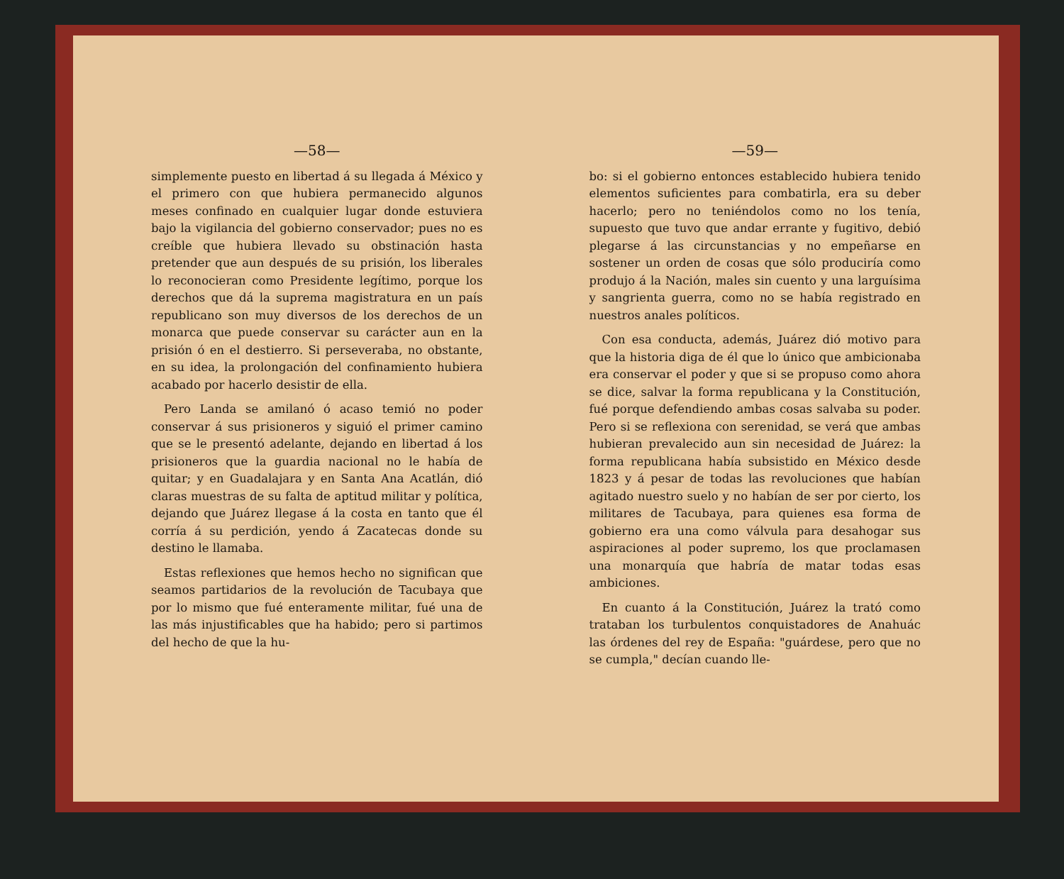—58—
simplemente puesto en libertad á su llegada á México y el primero con que hubiera permanecido algunos meses confinado en cualquier lugar donde estuviera bajo la vigilancia del gobierno conservador; pues no es creíble que hubiera llevado su obstinación hasta pretender que aun después de su prisión, los liberales lo reconocieran como Presidente legítimo, porque los derechos que dá la suprema magistratura en un país republicano son muy diversos de los derechos de un monarca que puede conservar su carácter aun en la prisión ó en el destierro. Si perseveraba, no obstante, en su idea, la prolongación del confinamiento hubiera acabado por hacerlo desistir de ella.
Pero Landa se amilanó ó acaso temió no poder conservar á sus prisioneros y siguió el primer camino que se le presentó adelante, dejando en libertad á los prisioneros que la guardia nacional no le había de quitar; y en Guadalajara y en Santa Ana Acatlán, dió claras muestras de su falta de aptitud militar y política, dejando que Juárez llegase á la costa en tanto que él corría á su perdición, yendo á Zacatecas donde su destino le llamaba.
Estas reflexiones que hemos hecho no significan que seamos partidarios de la revolución de Tacubaya que por lo mismo que fué enteramente militar, fué una de las más injustificables que ha habido; pero si partimos del hecho de que la hu-
—59—
bo: si el gobierno entonces establecido hubiera tenido elementos suficientes para combatirla, era su deber hacerlo; pero no teniéndolos como no los tenía, supuesto que tuvo que andar errante y fugitivo, debió plegarse á las circunstancias y no empeñarse en sostener un orden de cosas que sólo produciría como produjo á la Nación, males sin cuento y una larguísima y sangrienta guerra, como no se había registrado en nuestros anales políticos.
Con esa conducta, además, Juárez dió motivo para que la historia diga de él que lo único que ambicionaba era conservar el poder y que si se propuso como ahora se dice, salvar la forma republicana y la Constitución, fué porque defendiendo ambas cosas salvaba su poder. Pero si se reflexiona con serenidad, se verá que ambas hubieran prevalecido aun sin necesidad de Juárez: la forma republicana había subsistido en México desde 1823 y á pesar de todas las revoluciones que habían agitado nuestro suelo y no habían de ser por cierto, los militares de Tacubaya, para quienes esa forma de gobierno era una como válvula para desahogar sus aspiraciones al poder supremo, los que proclamasen una monarquía que habría de matar todas esas ambiciones.
En cuanto á la Constitución, Juárez la trató como trataban los turbulentos conquistadores de Anahuác las órdenes del rey de España: "guárdese, pero que no se cumpla," decían cuando lle-